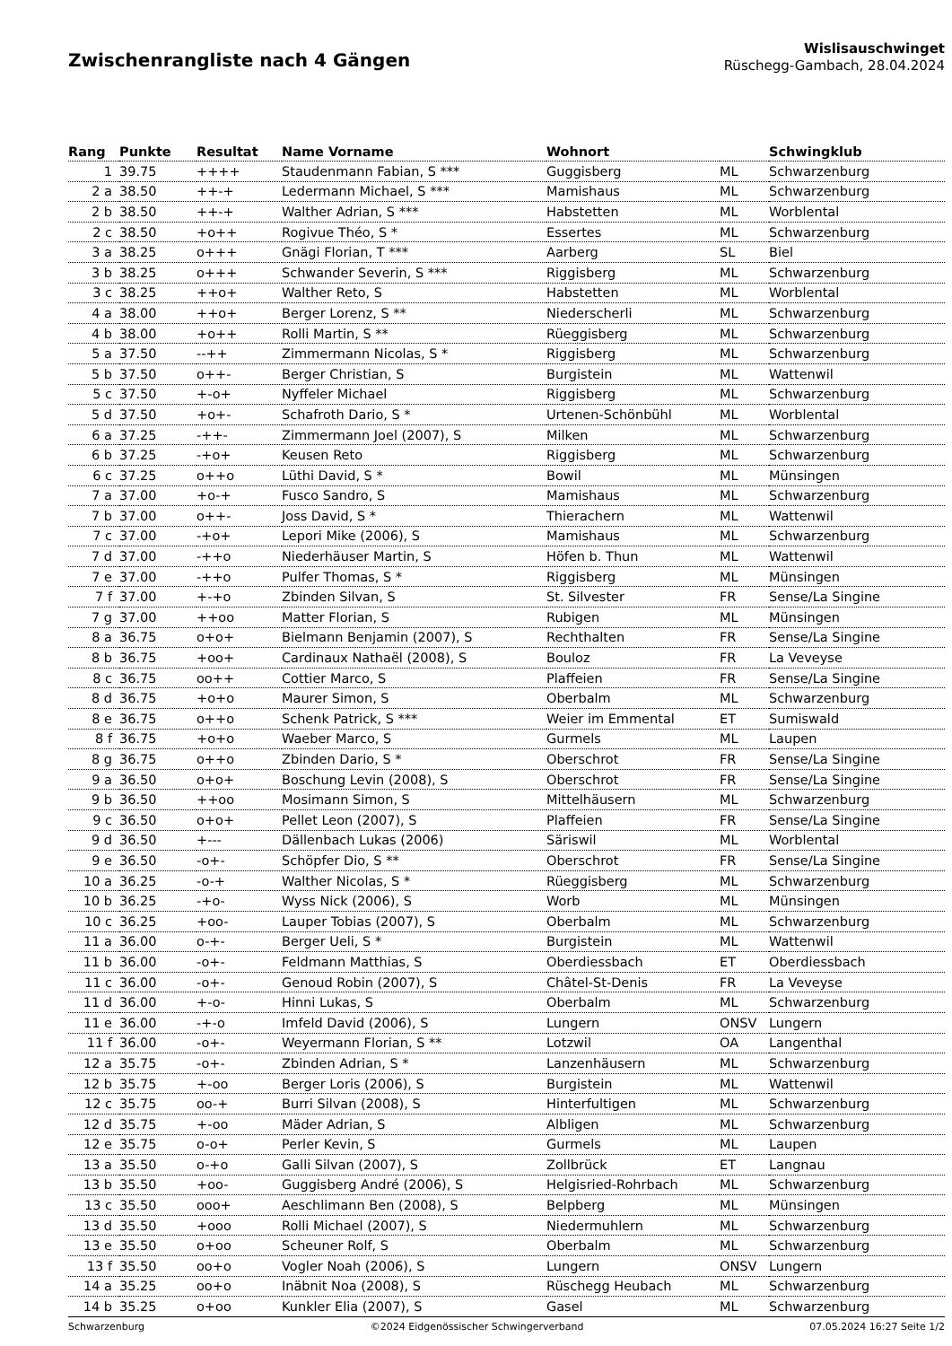Zwischenrangliste nach 4 Gängen
Wislisauschwinget
Rüschegg-Gambach, 28.04.2024
| Rang | Punkte | Resultat | Name Vorname | Wohnort | | Schwingklub |
| --- | --- | --- | --- | --- | --- | --- |
| 1 | 39.75 | ++++ | Staudenmann Fabian, S *** | Guggisberg | ML | Schwarzenburg |
| 2 a | 38.50 | ++-+ | Ledermann Michael, S *** | Mamishaus | ML | Schwarzenburg |
| 2 b | 38.50 | ++-+ | Walther Adrian, S *** | Habstetten | ML | Worblental |
| 2 c | 38.50 | +o++ | Rogivue Théo, S * | Essertes | ML | Schwarzenburg |
| 3 a | 38.25 | o+++ | Gnägi Florian, T *** | Aarberg | SL | Biel |
| 3 b | 38.25 | o+++ | Schwander Severin, S *** | Riggisberg | ML | Schwarzenburg |
| 3 c | 38.25 | ++o+ | Walther Reto, S | Habstetten | ML | Worblental |
| 4 a | 38.00 | ++o+ | Berger Lorenz, S ** | Niederscherli | ML | Schwarzenburg |
| 4 b | 38.00 | +o++ | Rolli Martin, S ** | Rüeggisberg | ML | Schwarzenburg |
| 5 a | 37.50 | --++ | Zimmermann Nicolas, S * | Riggisberg | ML | Schwarzenburg |
| 5 b | 37.50 | o++- | Berger Christian, S | Burgistein | ML | Wattenwil |
| 5 c | 37.50 | +-o+ | Nyffeler Michael | Riggisberg | ML | Schwarzenburg |
| 5 d | 37.50 | +o+- | Schafroth Dario, S * | Urtenen-Schönbühl | ML | Worblental |
| 6 a | 37.25 | -++- | Zimmermann Joel (2007), S | Milken | ML | Schwarzenburg |
| 6 b | 37.25 | -+o+ | Keusen Reto | Riggisberg | ML | Schwarzenburg |
| 6 c | 37.25 | o++o | Lüthi David, S * | Bowil | ML | Münsingen |
| 7 a | 37.00 | +o-+ | Fusco Sandro, S | Mamishaus | ML | Schwarzenburg |
| 7 b | 37.00 | o++- | Joss David, S * | Thierachern | ML | Wattenwil |
| 7 c | 37.00 | -+o+ | Lepori Mike (2006), S | Mamishaus | ML | Schwarzenburg |
| 7 d | 37.00 | -++o | Niederhäuser Martin, S | Höfen b. Thun | ML | Wattenwil |
| 7 e | 37.00 | -++o | Pulfer Thomas, S * | Riggisberg | ML | Münsingen |
| 7 f | 37.00 | +-+o | Zbinden Silvan, S | St. Silvester | FR | Sense/La Singine |
| 7 g | 37.00 | ++oo | Matter Florian, S | Rubigen | ML | Münsingen |
| 8 a | 36.75 | o+o+ | Bielmann Benjamin (2007), S | Rechthalten | FR | Sense/La Singine |
| 8 b | 36.75 | +oo+ | Cardinaux Nathaël (2008), S | Bouloz | FR | La Veveyse |
| 8 c | 36.75 | oo++ | Cottier Marco, S | Plaffeien | FR | Sense/La Singine |
| 8 d | 36.75 | +o+o | Maurer Simon, S | Oberbalm | ML | Schwarzenburg |
| 8 e | 36.75 | o++o | Schenk Patrick, S *** | Weier im Emmental | ET | Sumiswald |
| 8 f | 36.75 | +o+o | Waeber Marco, S | Gurmels | ML | Laupen |
| 8 g | 36.75 | o++o | Zbinden Dario, S * | Oberschrot | FR | Sense/La Singine |
| 9 a | 36.50 | o+o+ | Boschung Levin (2008), S | Oberschrot | FR | Sense/La Singine |
| 9 b | 36.50 | ++oo | Mosimann Simon, S | Mittelhäusern | ML | Schwarzenburg |
| 9 c | 36.50 | o+o+ | Pellet Leon (2007), S | Plaffeien | FR | Sense/La Singine |
| 9 d | 36.50 | +--- | Dällenbach Lukas (2006) | Säriswil | ML | Worblental |
| 9 e | 36.50 | -o+- | Schöpfer Dio, S ** | Oberschrot | FR | Sense/La Singine |
| 10 a | 36.25 | -o-+ | Walther Nicolas, S * | Rüeggisberg | ML | Schwarzenburg |
| 10 b | 36.25 | -+o- | Wyss Nick (2006), S | Worb | ML | Münsingen |
| 10 c | 36.25 | +oo- | Lauper Tobias (2007), S | Oberbalm | ML | Schwarzenburg |
| 11 a | 36.00 | o-+- | Berger Ueli, S * | Burgistein | ML | Wattenwil |
| 11 b | 36.00 | -o+- | Feldmann Matthias, S | Oberdiessbach | ET | Oberdiessbach |
| 11 c | 36.00 | -o+- | Genoud Robin (2007), S | Châtel-St-Denis | FR | La Veveyse |
| 11 d | 36.00 | +-o- | Hinni Lukas, S | Oberbalm | ML | Schwarzenburg |
| 11 e | 36.00 | -+-o | Imfeld David (2006), S | Lungern | ONSV | Lungern |
| 11 f | 36.00 | -o+- | Weyermann Florian, S ** | Lotzwil | OA | Langenthal |
| 12 a | 35.75 | -o+- | Zbinden Adrian, S * | Lanzenhäusern | ML | Schwarzenburg |
| 12 b | 35.75 | +-oo | Berger Loris (2006), S | Burgistein | ML | Wattenwil |
| 12 c | 35.75 | oo-+ | Burri Silvan (2008), S | Hinterfultigen | ML | Schwarzenburg |
| 12 d | 35.75 | +-oo | Mäder Adrian, S | Albligen | ML | Schwarzenburg |
| 12 e | 35.75 | o-o+ | Perler Kevin, S | Gurmels | ML | Laupen |
| 13 a | 35.50 | o-+o | Galli Silvan (2007), S | Zollbrück | ET | Langnau |
| 13 b | 35.50 | +oo- | Guggisberg André (2006), S | Helgisried-Rohrbach | ML | Schwarzenburg |
| 13 c | 35.50 | ooo+ | Aeschlimann Ben (2008), S | Belpberg | ML | Münsingen |
| 13 d | 35.50 | +ooo | Rolli Michael (2007), S | Niedermuhlern | ML | Schwarzenburg |
| 13 e | 35.50 | o+oo | Scheuner Rolf, S | Oberbalm | ML | Schwarzenburg |
| 13 f | 35.50 | oo+o | Vogler Noah (2006), S | Lungern | ONSV | Lungern |
| 14 a | 35.25 | oo+o | Inäbnit Noa (2008), S | Rüschegg Heubach | ML | Schwarzenburg |
| 14 b | 35.25 | o+oo | Kunkler Elia (2007), S | Gasel | ML | Schwarzenburg |
Schwarzenburg ©2024 Eidgenössischer Schwingerverband 07.05.2024 16:27 Seite 1/2